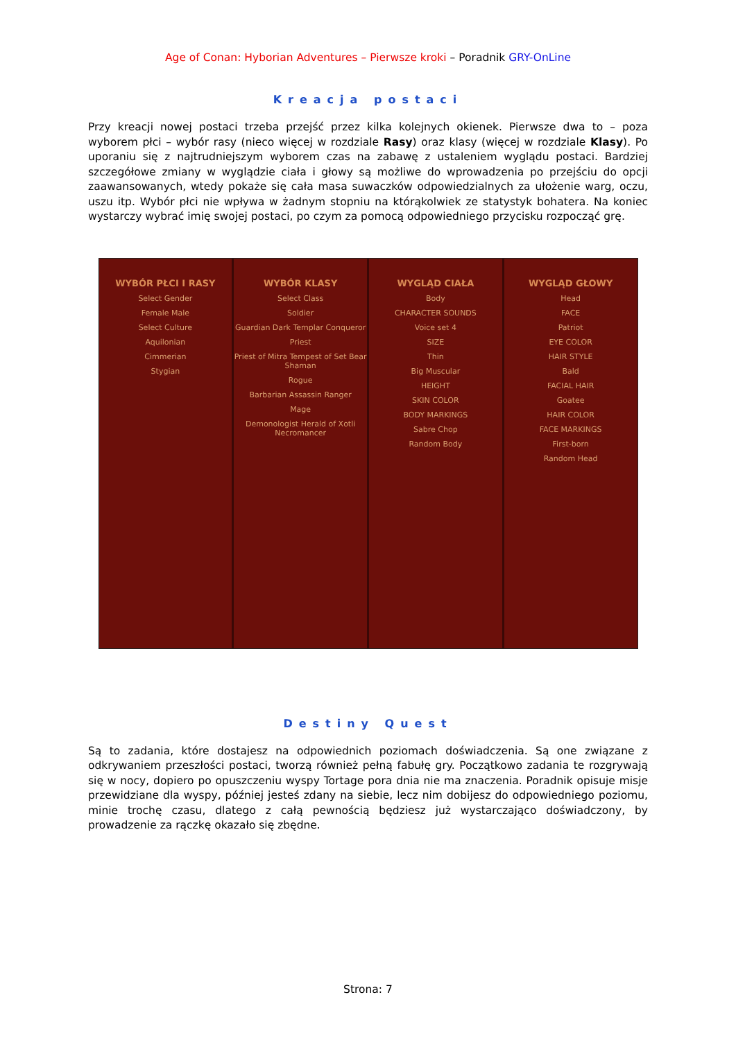Age of Conan: Hyborian Adventures – Pierwsze kroki – Poradnik GRY-OnLine
Kreacja postaci
Przy kreacji nowej postaci trzeba przejść przez kilka kolejnych okienek. Pierwsze dwa to – poza wyborem płci – wybór rasy (nieco więcej w rozdziale Rasy) oraz klasy (więcej w rozdziale Klasy). Po uporaniu się z najtrudniejszym wyborem czas na zabawę z ustaleniem wyglądu postaci. Bardziej szczegółowe zmiany w wyglądzie ciała i głowy są możliwe do wprowadzenia po przejściu do opcji zaawansowanych, wtedy pokaże się cała masa suwaczków odpowiedzialnych za ułożenie warg, oczu, uszu itp. Wybór płci nie wpływa w żadnym stopniu na którąkolwiek ze statystyk bohatera. Na koniec wystarczy wybrać imię swojej postaci, po czym za pomocą odpowiedniego przycisku rozpocząć grę.
WYBÓR PŁCI I RASY
Select Gender
Female Male
Select Culture
Aquilonian
Cimmerian
Stygian
WYBÓR KLASY
Select Class
Soldier
Guardian Dark Templar Conqueror
Priest
Priest of Mitra Tempest of Set Bear Shaman
Rogue
Barbarian Assassin Ranger
Mage
Demonologist Herald of Xotli Necromancer
WYGLĄD CIAŁA
Body
CHARACTER SOUNDS
Voice set 4
SIZE
Thin
Big Muscular
HEIGHT
SKIN COLOR
BODY MARKINGS
Sabre Chop
Random Body
WYGLĄD GŁOWY
Head
FACE
Patriot
EYE COLOR
HAIR STYLE
Bald
FACIAL HAIR
Goatee
HAIR COLOR
FACE MARKINGS
First-born
Random Head
Destiny Quest
Są to zadania, które dostajesz na odpowiednich poziomach doświadczenia. Są one związane z odkrywaniem przeszłości postaci, tworzą również pełną fabułę gry. Początkowo zadania te rozgrywają się w nocy, dopiero po opuszczeniu wyspy Tortage pora dnia nie ma znaczenia. Poradnik opisuje misje przewidziane dla wyspy, później jesteś zdany na siebie, lecz nim dobijesz do odpowiedniego poziomu, minie trochę czasu, dlatego z całą pewnością będziesz już wystarczająco doświadczony, by prowadzenie za rączkę okazało się zbędne.
Strona: 7